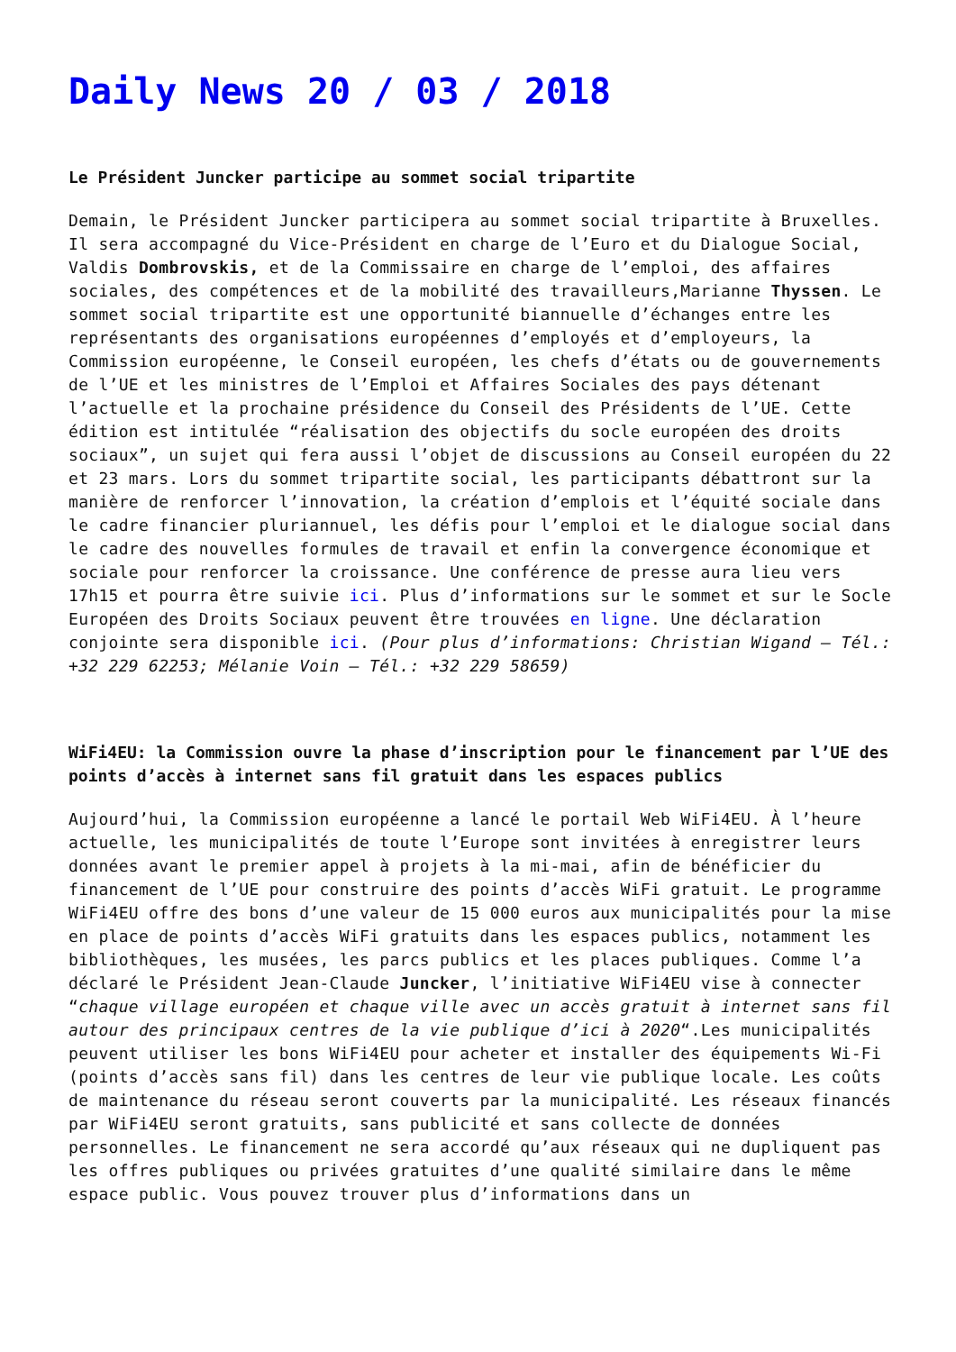Daily News 20 / 03 / 2018
Le Président Juncker participe au sommet social tripartite
Demain, le Président Juncker participera au sommet social tripartite à Bruxelles. Il sera accompagné du Vice-Président en charge de l’Euro et du Dialogue Social, Valdis Dombrovskis, et de la Commissaire en charge de l’emploi, des affaires sociales, des compétences et de la mobilité des travailleurs,Marianne Thyssen. Le sommet social tripartite est une opportunité biannuelle d’échanges entre les représentants des organisations européennes d’employés et d’employeurs, la Commission européenne, le Conseil européen, les chefs d’états ou de gouvernements de l’UE et les ministres de l’Emploi et Affaires Sociales des pays détenant l’actuelle et la prochaine présidence du Conseil des Présidents de l’UE. Cette édition est intitulée “réalisation des objectifs du socle européen des droits sociaux”, un sujet qui fera aussi l’objet de discussions au Conseil européen du 22 et 23 mars. Lors du sommet tripartite social, les participants débattront sur la manière de renforcer l’innovation, la création d’emplois et l’équité sociale dans le cadre financier pluriannuel, les défis pour l’emploi et le dialogue social dans le cadre des nouvelles formules de travail et enfin la convergence économique et sociale pour renforcer la croissance. Une conférence de presse aura lieu vers 17h15 et pourra être suivie ici. Plus d’informations sur le sommet et sur le Socle Européen des Droits Sociaux peuvent être trouvées en ligne. Une déclaration conjointe sera disponible ici. (Pour plus d’informations: Christian Wigand – Tél.: +32 229 62253; Mélanie Voin – Tél.: +32 229 58659)
WiFi4EU: la Commission ouvre la phase d’inscription pour le financement par l’UE des points d’accès à internet sans fil gratuit dans les espaces publics
Aujourd’hui, la Commission européenne a lancé le portail Web WiFi4EU. À l’heure actuelle, les municipalités de toute l’Europe sont invitées à enregistrer leurs données avant le premier appel à projets à la mi-mai, afin de bénéficier du financement de l’UE pour construire des points d’accès WiFi gratuit. Le programme WiFi4EU offre des bons d’une valeur de 15 000 euros aux municipalités pour la mise en place de points d’accès WiFi gratuits dans les espaces publics, notamment les bibliothèques, les musées, les parcs publics et les places publiques. Comme l’a déclaré le Président Jean-Claude Juncker, l’initiative WiFi4EU vise à connecter “chaque village européen et chaque ville avec un accès gratuit à internet sans fil autour des principaux centres de la vie publique d’ici à 2020“.Les municipalités peuvent utiliser les bons WiFi4EU pour acheter et installer des équipements Wi-Fi (points d’accès sans fil) dans les centres de leur vie publique locale. Les coûts de maintenance du réseau seront couverts par la municipalité. Les réseaux financés par WiFi4EU seront gratuits, sans publicité et sans collecte de données personnelles. Le financement ne sera accordé qu’aux réseaux qui ne dupliquent pas les offres publiques ou privées gratuites d’une qualité similaire dans le même espace public. Vous pouvez trouver plus d’informations dans un